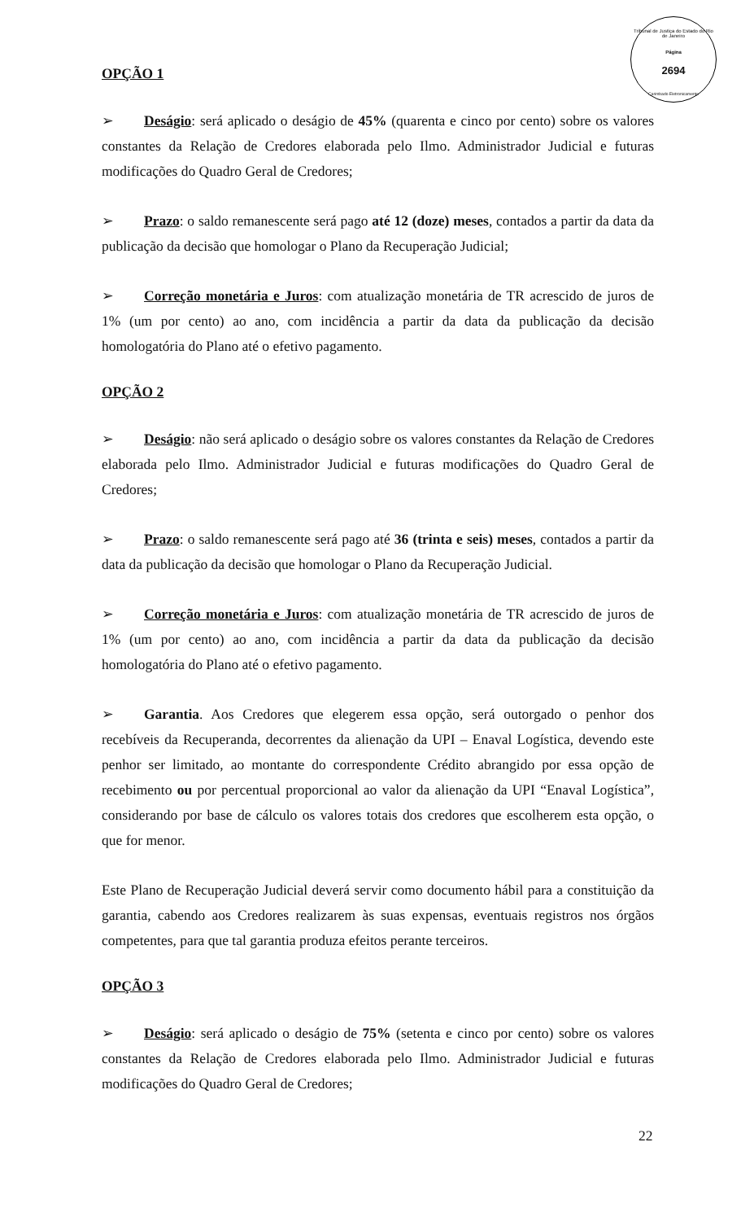Tribunal de Justiça do Estado do Rio de Janeiro
Página
2694
Carimbado Eletronicamente
OPÇÃO 1
➢ Deságio: será aplicado o deságio de 45% (quarenta e cinco por cento) sobre os valores constantes da Relação de Credores elaborada pelo Ilmo. Administrador Judicial e futuras modificações do Quadro Geral de Credores;
➢ Prazo: o saldo remanescente será pago até 12 (doze) meses, contados a partir da data da publicação da decisão que homologar o Plano da Recuperação Judicial;
➢ Correção monetária e Juros: com atualização monetária de TR acrescido de juros de 1% (um por cento) ao ano, com incidência a partir da data da publicação da decisão homologatória do Plano até o efetivo pagamento.
OPÇÃO 2
➢ Deságio: não será aplicado o deságio sobre os valores constantes da Relação de Credores elaborada pelo Ilmo. Administrador Judicial e futuras modificações do Quadro Geral de Credores;
➢ Prazo: o saldo remanescente será pago até 36 (trinta e seis) meses, contados a partir da data da publicação da decisão que homologar o Plano da Recuperação Judicial.
➢ Correção monetária e Juros: com atualização monetária de TR acrescido de juros de 1% (um por cento) ao ano, com incidência a partir da data da publicação da decisão homologatória do Plano até o efetivo pagamento.
➢ Garantia. Aos Credores que elegerem essa opção, será outorgado o penhor dos recebíveis da Recuperanda, decorrentes da alienação da UPI – Enaval Logística, devendo este penhor ser limitado, ao montante do correspondente Crédito abrangido por essa opção de recebimento ou por percentual proporcional ao valor da alienação da UPI “Enaval Logística”, considerando por base de cálculo os valores totais dos credores que escolherem esta opção, o que for menor.
Este Plano de Recuperação Judicial deverá servir como documento hábil para a constituição da garantia, cabendo aos Credores realizarem às suas expensas, eventuais registros nos órgãos competentes, para que tal garantia produza efeitos perante terceiros.
OPÇÃO 3
➢ Deságio: será aplicado o deságio de 75% (setenta e cinco por cento) sobre os valores constantes da Relação de Credores elaborada pelo Ilmo. Administrador Judicial e futuras modificações do Quadro Geral de Credores;
22